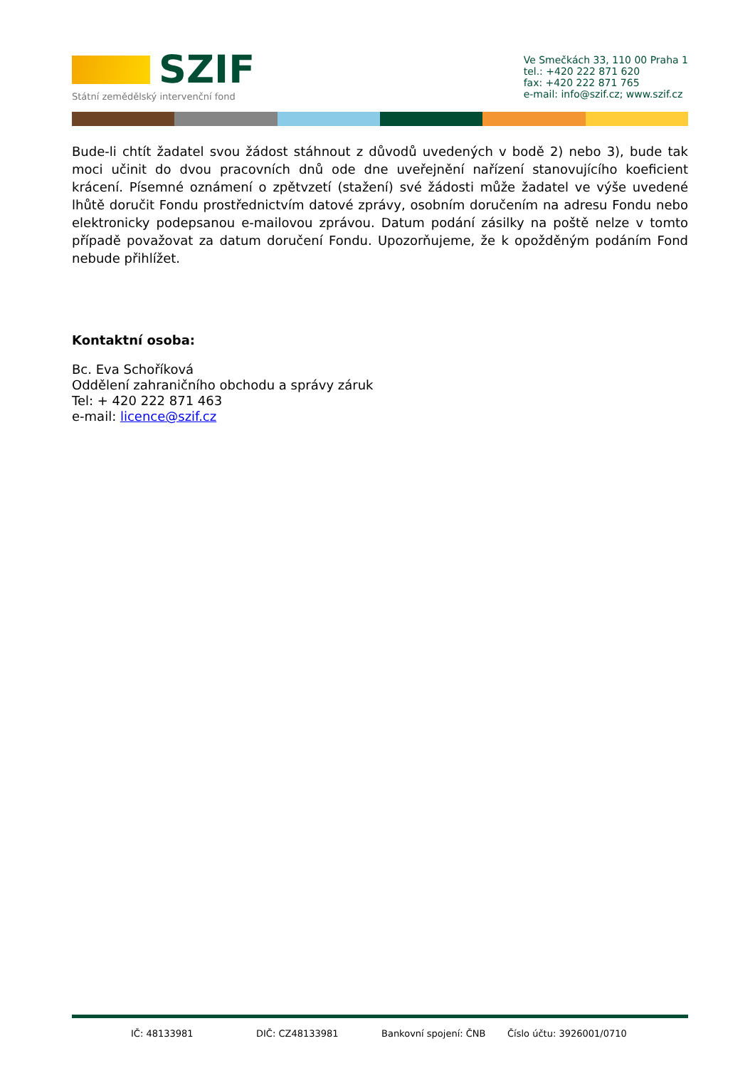SZIF
Státní zemědělský intervenční fond
Ve Smečkách 33, 110 00 Praha 1
tel.: +420 222 871 620
fax: +420 222 871 765
e-mail: info@szif.cz; www.szif.cz
Bude-li chtít žadatel svou žádost stáhnout z důvodů uvedených v bodě 2) nebo 3), bude tak moci učinit do dvou pracovních dnů ode dne uveřejnění nařízení stanovujícího koeficient krácení. Písemné oznámení o zpětvzetí (stažení) své žádosti může žadatel ve výše uvedené lhůtě doručit Fondu prostřednictvím datové zprávy, osobním doručením na adresu Fondu nebo elektronicky podepsanou e-mailovou zprávou. Datum podání zásilky na poště nelze v tomto případě považovat za datum doručení Fondu. Upozorňujeme, že k opožděným podáním Fond nebude přihlížet.
Kontaktní osoba:
Bc. Eva Schoříková
Oddělení zahraničního obchodu a správy záruk
Tel: + 420 222 871 463
e-mail: licence@szif.cz
IČ: 48133981 DIČ: CZ48133981 Bankovní spojení: ČNB Číslo účtu: 3926001/0710